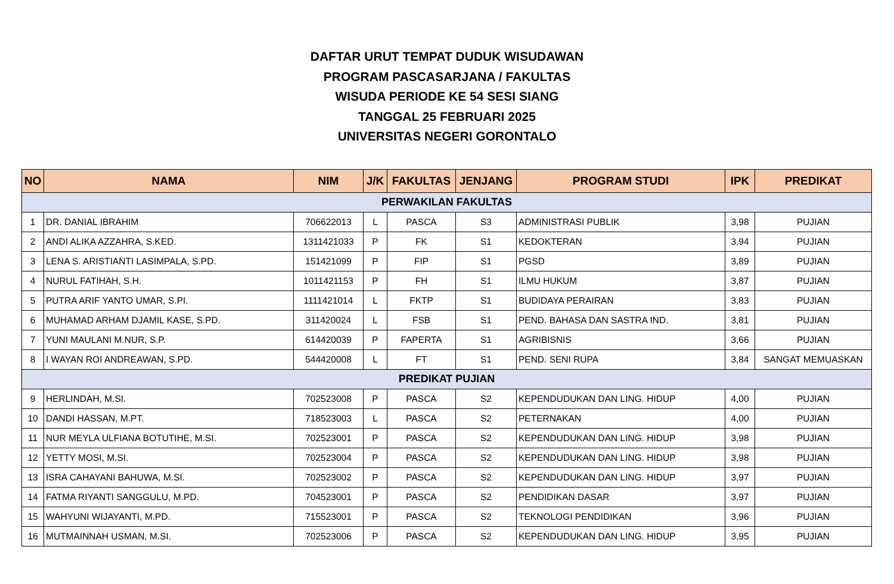DAFTAR URUT TEMPAT DUDUK WISUDAWAN
PROGRAM PASCASARJANA / FAKULTAS
WISUDA PERIODE KE 54 SESI SIANG
TANGGAL 25 FEBRUARI 2025
UNIVERSITAS NEGERI GORONTALO
| NO | NAMA | NIM | J/K | FAKULTAS | JENJANG | PROGRAM STUDI | IPK | PREDIKAT |
| --- | --- | --- | --- | --- | --- | --- | --- | --- |
| PERWAKILAN FAKULTAS | | | | | | | | |
| 1 | DR. DANIAL IBRAHIM | 706622013 | L | PASCA | S3 | ADMINISTRASI PUBLIK | 3,98 | PUJIAN |
| 2 | ANDI ALIKA AZZAHRA, S.KED. | 1311421033 | P | FK | S1 | KEDOKTERAN | 3,94 | PUJIAN |
| 3 | LENA S. ARISTIANTI LASIMPALA, S.PD. | 151421099 | P | FIP | S1 | PGSD | 3,89 | PUJIAN |
| 4 | NURUL FATIHAH, S.H. | 1011421153 | P | FH | S1 | ILMU HUKUM | 3,87 | PUJIAN |
| 5 | PUTRA ARIF YANTO UMAR, S.PI. | 1111421014 | L | FKTP | S1 | BUDIDAYA PERAIRAN | 3,83 | PUJIAN |
| 6 | MUHAMAD ARHAM DJAMIL KASE, S.PD. | 311420024 | L | FSB | S1 | PEND. BAHASA DAN SASTRA IND. | 3,81 | PUJIAN |
| 7 | YUNI MAULANI M.NUR, S.P. | 614420039 | P | FAPERTA | S1 | AGRIBISNIS | 3,66 | PUJIAN |
| 8 | I WAYAN ROI ANDREAWAN, S.PD. | 544420008 | L | FT | S1 | PEND. SENI RUPA | 3,84 | SANGAT MEMUASKAN |
| PREDIKAT PUJIAN | | | | | | | | |
| 9 | HERLINDAH, M.SI. | 702523008 | P | PASCA | S2 | KEPENDUDUKAN DAN LING. HIDUP | 4,00 | PUJIAN |
| 10 | DANDI HASSAN, M.PT. | 718523003 | L | PASCA | S2 | PETERNAKAN | 4,00 | PUJIAN |
| 11 | NUR MEYLA ULFIANA BOTUTIHE, M.SI. | 702523001 | P | PASCA | S2 | KEPENDUDUKAN DAN LING. HIDUP | 3,98 | PUJIAN |
| 12 | YETTY MOSI, M.SI. | 702523004 | P | PASCA | S2 | KEPENDUDUKAN DAN LING. HIDUP | 3,98 | PUJIAN |
| 13 | ISRA CAHAYANI BAHUWA, M.SI. | 702523002 | P | PASCA | S2 | KEPENDUDUKAN DAN LING. HIDUP | 3,97 | PUJIAN |
| 14 | FATMA RIYANTI SANGGULU, M.PD. | 704523001 | P | PASCA | S2 | PENDIDIKAN DASAR | 3,97 | PUJIAN |
| 15 | WAHYUNI WIJAYANTI, M.PD. | 715523001 | P | PASCA | S2 | TEKNOLOGI PENDIDIKAN | 3,96 | PUJIAN |
| 16 | MUTMAINNAH USMAN, M.SI. | 702523006 | P | PASCA | S2 | KEPENDUDUKAN DAN LING. HIDUP | 3,95 | PUJIAN |